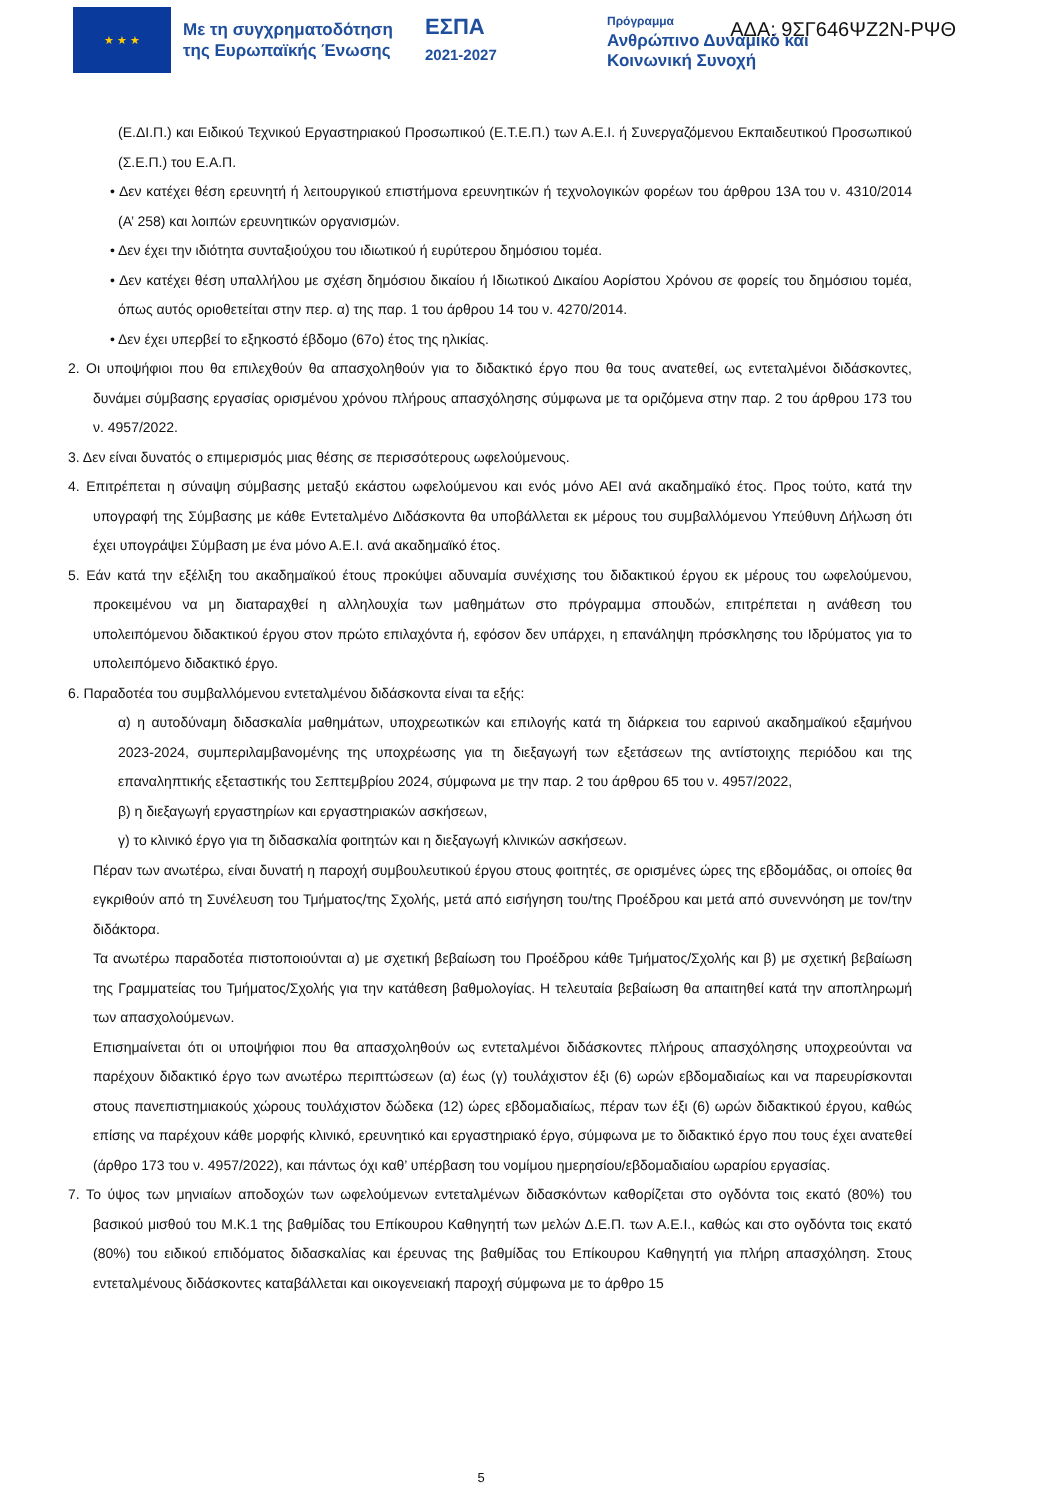★ ★ ★
Με τη συγχρηματοδότηση της Ευρωπαϊκής Ένωσης
ΕΣΠΑ
2021-2027
Πρόγραμμα
Ανθρώπινο Δυναμικό και
Κοινωνική Συνοχή
ΑΔΑ: 9ΣΓ646ΨΖ2Ν-ΡΨΘ
(Ε.ΔΙ.Π.) και Ειδικού Τεχνικού Εργαστηριακού Προσωπικού (Ε.Τ.Ε.Π.) των Α.Ε.Ι. ή Συνεργαζόμενου Εκπαιδευτικού Προσωπικού (Σ.Ε.Π.) του Ε.Α.Π.
• Δεν κατέχει θέση ερευνητή ή λειτουργικού επιστήμονα ερευνητικών ή τεχνολογικών φορέων του άρθρου 13Α του ν. 4310/2014 (Α’ 258) και λοιπών ερευνητικών οργανισμών.
• Δεν έχει την ιδιότητα συνταξιούχου του ιδιωτικού ή ευρύτερου δημόσιου τομέα.
• Δεν κατέχει θέση υπαλλήλου με σχέση δημόσιου δικαίου ή Ιδιωτικού Δικαίου Αορίστου Χρόνου σε φορείς του δημόσιου τομέα, όπως αυτός οριοθετείται στην περ. α) της παρ. 1 του άρθρου 14 του ν. 4270/2014.
• Δεν έχει υπερβεί το εξηκοστό έβδομο (67ο) έτος της ηλικίας.
2. Οι υποψήφιοι που θα επιλεχθούν θα απασχοληθούν για το διδακτικό έργο που θα τους ανατεθεί, ως εντεταλμένοι διδάσκοντες, δυνάμει σύμβασης εργασίας ορισμένου χρόνου πλήρους απασχόλησης σύμφωνα με τα οριζόμενα στην παρ. 2 του άρθρου 173 του ν. 4957/2022.
3. Δεν είναι δυνατός ο επιμερισμός μιας θέσης σε περισσότερους ωφελούμενους.
4. Επιτρέπεται η σύναψη σύμβασης μεταξύ εκάστου ωφελούμενου και ενός μόνο ΑΕΙ ανά ακαδημαϊκό έτος. Προς τούτο, κατά την υπογραφή της Σύμβασης με κάθε Εντεταλμένο Διδάσκοντα θα υποβάλλεται εκ μέρους του συμβαλλόμενου Υπεύθυνη Δήλωση ότι έχει υπογράψει Σύμβαση με ένα μόνο Α.Ε.Ι. ανά ακαδημαϊκό έτος.
5. Εάν κατά την εξέλιξη του ακαδημαϊκού έτους προκύψει αδυναμία συνέχισης του διδακτικού έργου εκ μέρους του ωφελούμενου, προκειμένου να μη διαταραχθεί η αλληλουχία των μαθημάτων στο πρόγραμμα σπουδών, επιτρέπεται η ανάθεση του υπολειπόμενου διδακτικού έργου στον πρώτο επιλαχόντα ή, εφόσον δεν υπάρχει, η επανάληψη πρόσκλησης του Ιδρύματος για το υπολειπόμενο διδακτικό έργο.
6. Παραδοτέα του συμβαλλόμενου εντεταλμένου διδάσκοντα είναι τα εξής:
α) η αυτοδύναμη διδασκαλία μαθημάτων, υποχρεωτικών και επιλογής κατά τη διάρκεια του εαρινού ακαδημαϊκού εξαμήνου 2023-2024, συμπεριλαμβανομένης της υποχρέωσης για τη διεξαγωγή των εξετάσεων της αντίστοιχης περιόδου και της επαναληπτικής εξεταστικής του Σεπτεμβρίου 2024, σύμφωνα με την παρ. 2 του άρθρου 65 του ν. 4957/2022,
β) η διεξαγωγή εργαστηρίων και εργαστηριακών ασκήσεων,
γ) το κλινικό έργο για τη διδασκαλία φοιτητών και η διεξαγωγή κλινικών ασκήσεων.
Πέραν των ανωτέρω, είναι δυνατή η παροχή συμβουλευτικού έργου στους φοιτητές, σε ορισμένες ώρες της εβδομάδας, οι οποίες θα εγκριθούν από τη Συνέλευση του Τμήματος/της Σχολής, μετά από εισήγηση του/της Προέδρου και μετά από συνεννόηση με τον/την διδάκτορα.
Τα ανωτέρω παραδοτέα πιστοποιούνται α) με σχετική βεβαίωση του Προέδρου κάθε Τμήματος/Σχολής και β) με σχετική βεβαίωση της Γραμματείας του Τμήματος/Σχολής για την κατάθεση βαθμολογίας. Η τελευταία βεβαίωση θα απαιτηθεί κατά την αποπληρωμή των απασχολούμενων.
Επισημαίνεται ότι οι υποψήφιοι που θα απασχοληθούν ως εντεταλμένοι διδάσκοντες πλήρους απασχόλησης υποχρεούνται να παρέχουν διδακτικό έργο των ανωτέρω περιπτώσεων (α) έως (γ) τουλάχιστον έξι (6) ωρών εβδομαδιαίως και να παρευρίσκονται στους πανεπιστημιακούς χώρους τουλάχιστον δώδεκα (12) ώρες εβδομαδιαίως, πέραν των έξι (6) ωρών διδακτικού έργου, καθώς επίσης να παρέχουν κάθε μορφής κλινικό, ερευνητικό και εργαστηριακό έργο, σύμφωνα με το διδακτικό έργο που τους έχει ανατεθεί (άρθρο 173 του ν. 4957/2022), και πάντως όχι καθ’ υπέρβαση του νομίμου ημερησίου/εβδομαδιαίου ωραρίου εργασίας.
7. Το ύψος των μηνιαίων αποδοχών των ωφελούμενων εντεταλμένων διδασκόντων καθορίζεται στο ογδόντα τοις εκατό (80%) του βασικού μισθού του Μ.Κ.1 της βαθμίδας του Επίκουρου Καθηγητή των μελών Δ.Ε.Π. των Α.Ε.Ι., καθώς και στο ογδόντα τοις εκατό (80%) του ειδικού επιδόματος διδασκαλίας και έρευνας της βαθμίδας του Επίκουρου Καθηγητή για πλήρη απασχόληση. Στους εντεταλμένους διδάσκοντες καταβάλλεται και οικογενειακή παροχή σύμφωνα με το άρθρο 15
5